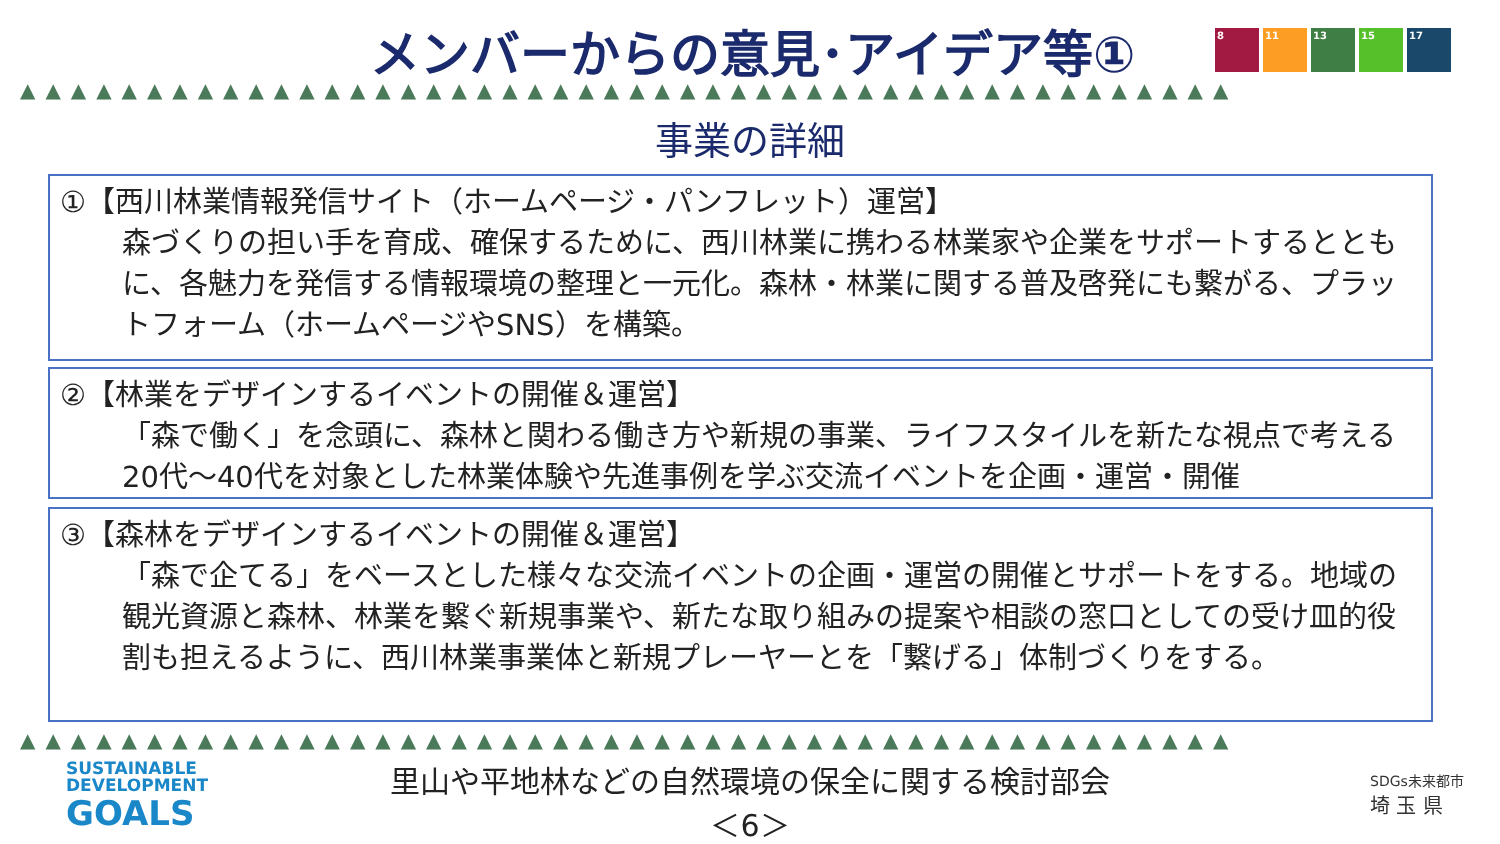メンバーからの意見･アイデア等①
8 11 13 15 17
▲▲▲▲▲▲▲▲▲▲▲▲▲▲▲▲▲▲▲▲▲▲▲▲▲▲▲▲▲▲▲▲▲▲▲▲▲▲▲▲▲▲▲▲▲▲▲▲
事業の詳細
①【西川林業情報発信サイト（ホームページ・パンフレット）運営】
森づくりの担い手を育成、確保するために、西川林業に携わる林業家や企業をサポートするとともに、各魅力を発信する情報環境の整理と一元化。森林・林業に関する普及啓発にも繋がる、プラットフォーム（ホームページやSNS）を構築。
②【林業をデザインするイベントの開催＆運営】
「森で働く」を念頭に、森林と関わる働き方や新規の事業、ライフスタイルを新たな視点で考える20代～40代を対象とした林業体験や先進事例を学ぶ交流イベントを企画・運営・開催
③【森林をデザインするイベントの開催＆運営】
「森で企てる」をベースとした様々な交流イベントの企画・運営の開催とサポートをする。地域の観光資源と森林、林業を繋ぐ新規事業や、新たな取り組みの提案や相談の窓口としての受け皿的役割も担えるように、西川林業事業体と新規プレーヤーとを「繋げる」体制づくりをする。
▲▲▲▲▲▲▲▲▲▲▲▲▲▲▲▲▲▲▲▲▲▲▲▲▲▲▲▲▲▲▲▲▲▲▲▲▲▲▲▲▲▲▲▲▲▲▲▲
SUSTAINABLE
DEVELOPMENT
GOALS
里山や平地林などの自然環境の保全に関する検討部会
＜6＞
SDGs未来都市
埼 玉 県